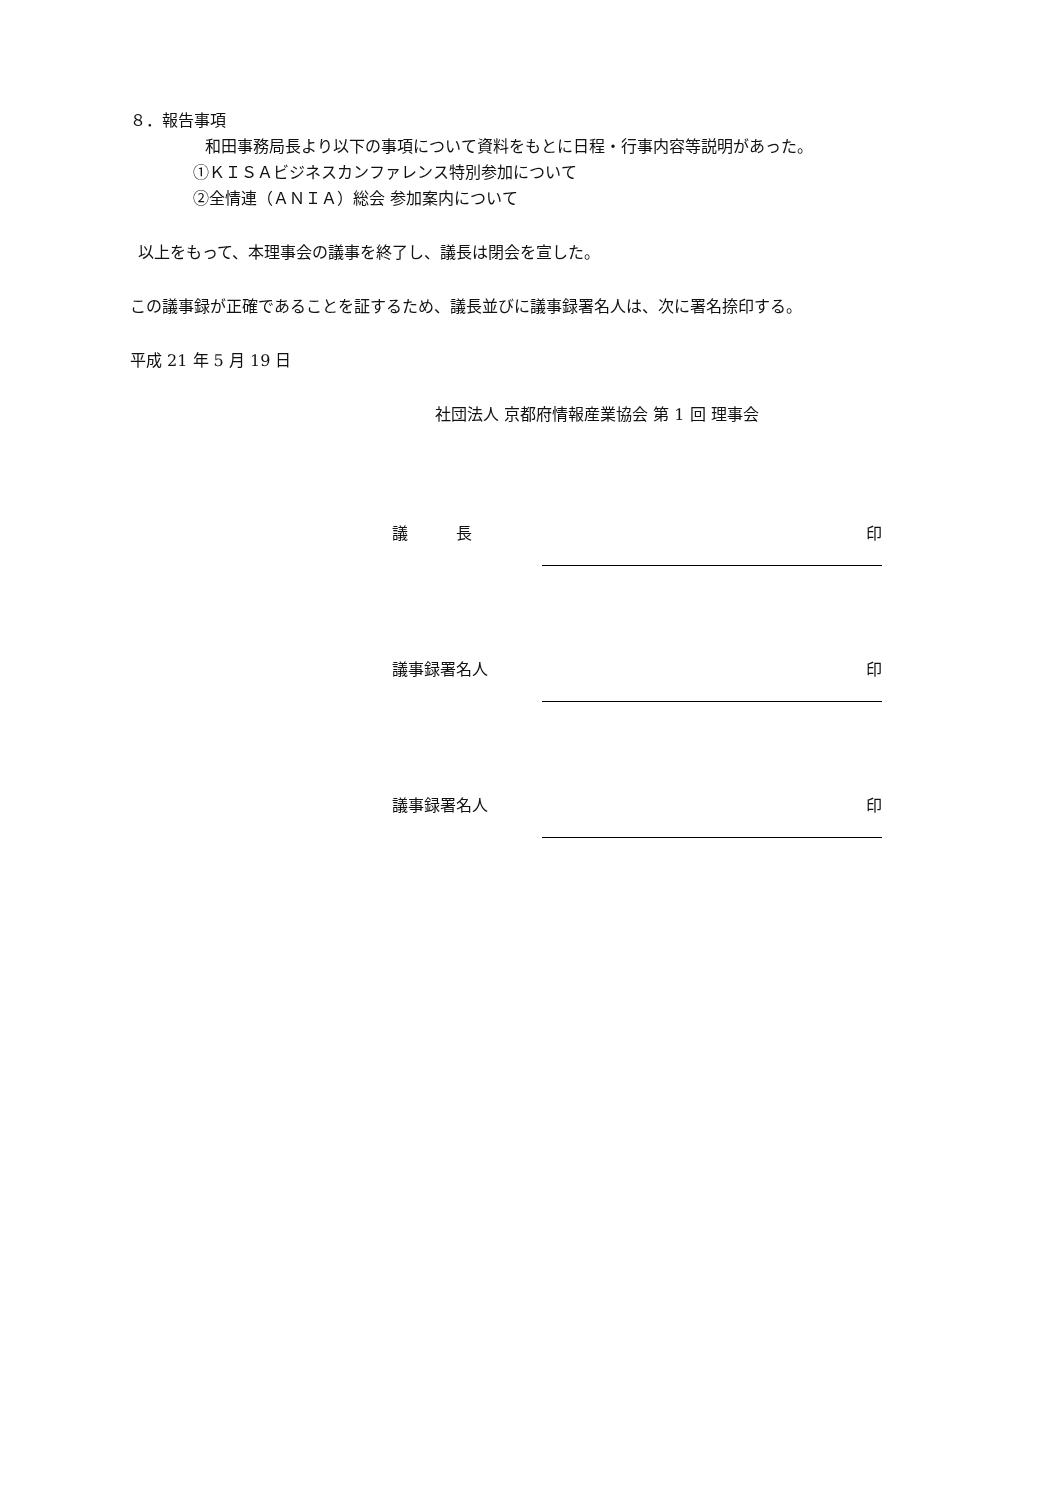８．報告事項
和田事務局長より以下の事項について資料をもとに日程・行事内容等説明があった。
①ＫＩＳＡビジネスカンファレンス特別参加について
②全情連（ＡＮＩＡ）総会 参加案内について
以上をもって、本理事会の議事を終了し、議長は閉会を宣した。
この議事録が正確であることを証するため、議長並びに議事録署名人は、次に署名捺印する。
平成 21 年 5 月 19 日
社団法人 京都府情報産業協会 第 1 回 理事会
議　　　長
印
議事録署名人
印
議事録署名人
印